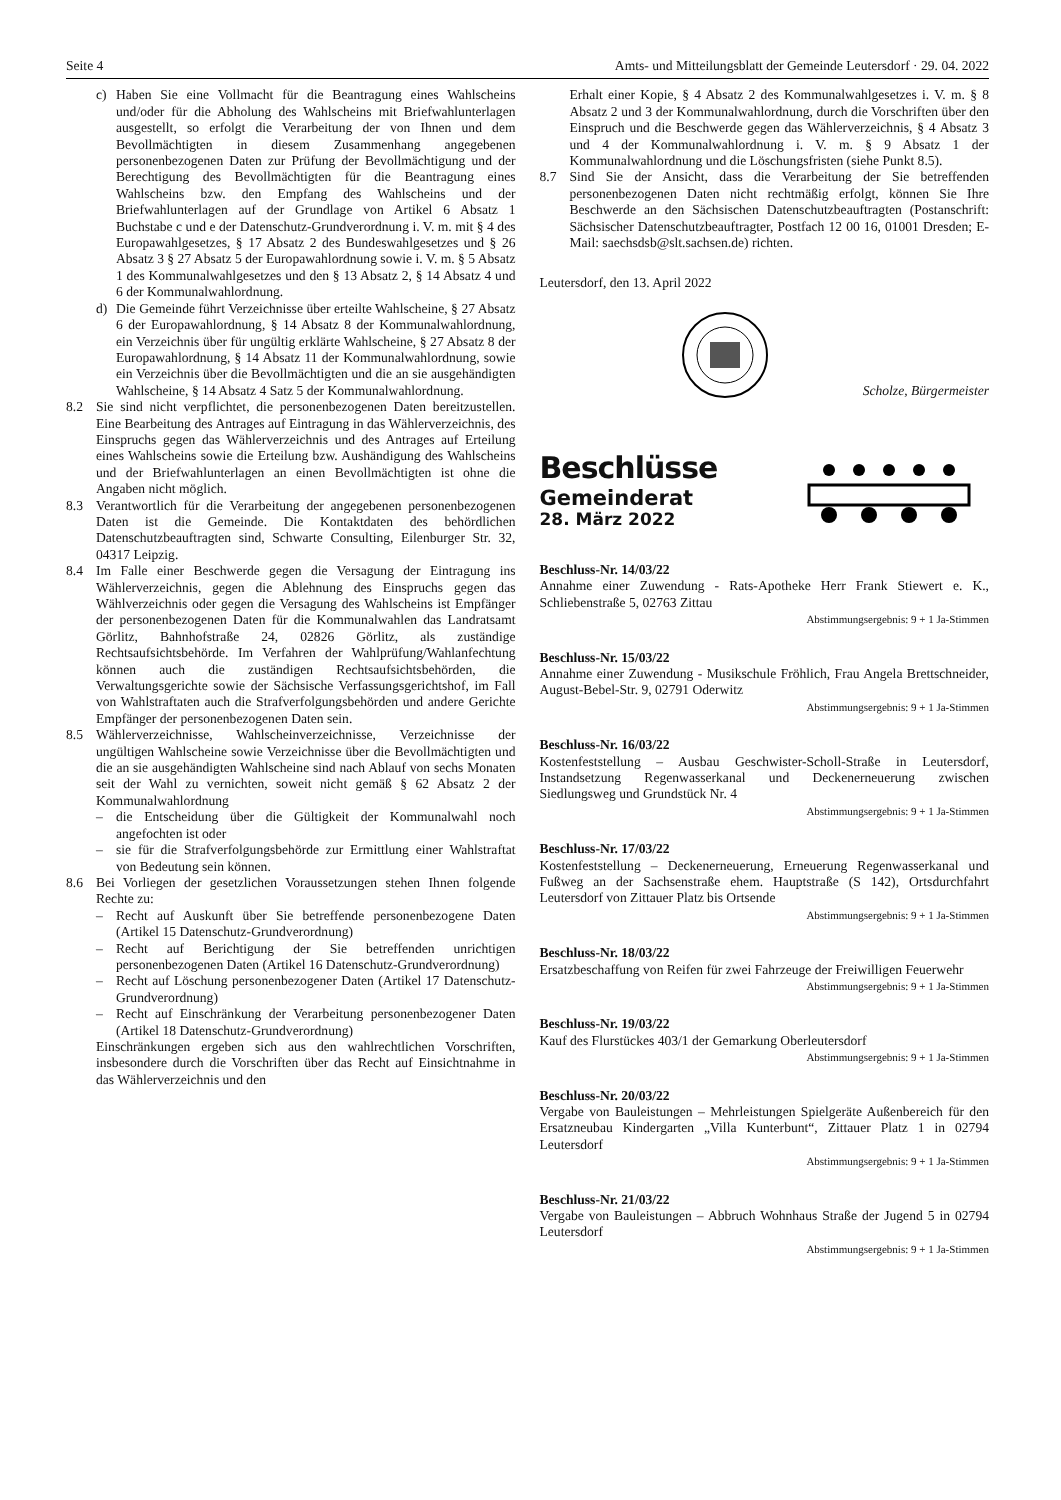Seite 4 Amts- und Mitteilungsblatt der Gemeinde Leutersdorf · 29. 04. 2022
c) Haben Sie eine Vollmacht für die Beantragung eines Wahlscheins und/oder für die Abholung des Wahlscheins mit Briefwahlunterlagen ausgestellt, so erfolgt die Verarbeitung der von Ihnen und dem Bevollmächtigten in diesem Zusammenhang angegebenen personenbezogenen Daten zur Prüfung der Bevollmächtigung und der Berechtigung des Bevollmächtigten für die Beantragung eines Wahlscheins bzw. den Empfang des Wahlscheins und der Briefwahlunterlagen auf der Grundlage von Artikel 6 Absatz 1 Buchstabe c und e der Datenschutz-Grundverordnung i. V. m. mit § 4 des Europawahlgesetzes, § 17 Absatz 2 des Bundeswahlgesetzes und § 26 Absatz 3 § 27 Absatz 5 der Europawahlordnung sowie i. V. m. § 5 Absatz 1 des Kommunalwahlgesetzes und den § 13 Absatz 2, § 14 Absatz 4 und 6 der Kommunalwahlordnung.
d) Die Gemeinde führt Verzeichnisse über erteilte Wahlscheine, § 27 Absatz 6 der Europawahlordnung, § 14 Absatz 8 der Kommunalwahlordnung, ein Verzeichnis über für ungültig erklärte Wahlscheine, § 27 Absatz 8 der Europawahlordnung, § 14 Absatz 11 der Kommunalwahlordnung, sowie ein Verzeichnis über die Bevollmächtigten und die an sie ausgehändigten Wahlscheine, § 14 Absatz 4 Satz 5 der Kommunalwahlordnung.
8.2 Sie sind nicht verpflichtet, die personenbezogenen Daten bereitzustellen. Eine Bearbeitung des Antrages auf Eintragung in das Wählerverzeichnis, des Einspruchs gegen das Wählerverzeichnis und des Antrages auf Erteilung eines Wahlscheins sowie die Erteilung bzw. Aushändigung des Wahlscheins und der Briefwahlunterlagen an einen Bevollmächtigten ist ohne die Angaben nicht möglich.
8.3 Verantwortlich für die Verarbeitung der angegebenen personenbezogenen Daten ist die Gemeinde. Die Kontaktdaten des behördlichen Datenschutzbeauftragten sind, Schwarte Consulting, Eilenburger Str. 32, 04317 Leipzig.
8.4 Im Falle einer Beschwerde gegen die Versagung der Eintragung ins Wählerverzeichnis, gegen die Ablehnung des Einspruchs gegen das Wählverzeichnis oder gegen die Versagung des Wahlscheins ist Empfänger der personenbezogenen Daten für die Kommunalwahlen das Landratsamt Görlitz, Bahnhofstraße 24, 02826 Görlitz, als zuständige Rechtsaufsichtsbehörde. Im Verfahren der Wahlprüfung/Wahlanfechtung können auch die zuständigen Rechtsaufsichtsbehörden, die Verwaltungsgerichte sowie der Sächsische Verfassungsgerichtshof, im Fall von Wahlstraftaten auch die Strafverfolgungsbehörden und andere Gerichte Empfänger der personenbezogenen Daten sein.
8.5 Wählerverzeichnisse, Wahlscheinverzeichnisse, Verzeichnisse der ungültigen Wahlscheine sowie Verzeichnisse über die Bevollmächtigten und die an sie ausgehändigten Wahlscheine sind nach Ablauf von sechs Monaten seit der Wahl zu vernichten, soweit nicht gemäß § 62 Absatz 2 der Kommunalwahlordnung
– die Entscheidung über die Gültigkeit der Kommunalwahl noch angefochten ist oder
– sie für die Strafverfolgungsbehörde zur Ermittlung einer Wahlstraftat von Bedeutung sein können.
8.6 Bei Vorliegen der gesetzlichen Voraussetzungen stehen Ihnen folgende Rechte zu:
– Recht auf Auskunft über Sie betreffende personenbezogene Daten (Artikel 15 Datenschutz-Grundverordnung)
– Recht auf Berichtigung der Sie betreffenden unrichtigen personenbezogenen Daten (Artikel 16 Datenschutz-Grundverordnung)
– Recht auf Löschung personenbezogener Daten (Artikel 17 Datenschutz-Grundverordnung)
– Recht auf Einschränkung der Verarbeitung personenbezogener Daten (Artikel 18 Datenschutz-Grundverordnung)
Einschränkungen ergeben sich aus den wahlrechtlichen Vorschriften, insbesondere durch die Vorschriften über das Recht auf Einsichtnahme in das Wählerverzeichnis und den
Erhalt einer Kopie, § 4 Absatz 2 des Kommunalwahlgesetzes i. V. m. § 8 Absatz 2 und 3 der Kommunalwahlordnung, durch die Vorschriften über den Einspruch und die Beschwerde gegen das Wählerverzeichnis, § 4 Absatz 3 und 4 der Kommunalwahlordnung i. V. m. § 9 Absatz 1 der Kommunalwahlordnung und die Löschungsfristen (siehe Punkt 8.5).
8.7 Sind Sie der Ansicht, dass die Verarbeitung der Sie betreffenden personenbezogenen Daten nicht rechtmäßig erfolgt, können Sie Ihre Beschwerde an den Sächsischen Datenschutzbeauftragten (Postanschrift: Sächsischer Datenschutzbeauftragter, Postfach 12 00 16, 01001 Dresden; E-Mail: saechsdsb@slt.sachsen.de) richten.
Leutersdorf, den 13. April 2022
Scholze, Bürgermeister
Beschlüsse
Gemeinderat
28. März 2022
Beschluss-Nr. 14/03/22
Annahme einer Zuwendung - Rats-Apotheke Herr Frank Stiewert e. K., Schliebenstraße 5, 02763 Zittau
Abstimmungsergebnis: 9 + 1 Ja-Stimmen
Beschluss-Nr. 15/03/22
Annahme einer Zuwendung - Musikschule Fröhlich, Frau Angela Brettschneider, August-Bebel-Str. 9, 02791 Oderwitz
Abstimmungsergebnis: 9 + 1 Ja-Stimmen
Beschluss-Nr. 16/03/22
Kostenfeststellung – Ausbau Geschwister-Scholl-Straße in Leutersdorf, Instandsetzung Regenwasserkanal und Deckenerneuerung zwischen Siedlungsweg und Grundstück Nr. 4
Abstimmungsergebnis: 9 + 1 Ja-Stimmen
Beschluss-Nr. 17/03/22
Kostenfeststellung – Deckenerneuerung, Erneuerung Regenwasserkanal und Fußweg an der Sachsenstraße ehem. Hauptstraße (S 142), Ortsdurchfahrt Leutersdorf von Zittauer Platz bis Ortsende
Abstimmungsergebnis: 9 + 1 Ja-Stimmen
Beschluss-Nr. 18/03/22
Ersatzbeschaffung von Reifen für zwei Fahrzeuge der Freiwilligen Feuerwehr
Abstimmungsergebnis: 9 + 1 Ja-Stimmen
Beschluss-Nr. 19/03/22
Kauf des Flurstückes 403/1 der Gemarkung Oberleutersdorf
Abstimmungsergebnis: 9 + 1 Ja-Stimmen
Beschluss-Nr. 20/03/22
Vergabe von Bauleistungen – Mehrleistungen Spielgeräte Außenbereich für den Ersatzneubau Kindergarten „Villa Kunterbunt“, Zittauer Platz 1 in 02794 Leutersdorf
Abstimmungsergebnis: 9 + 1 Ja-Stimmen
Beschluss-Nr. 21/03/22
Vergabe von Bauleistungen – Abbruch Wohnhaus Straße der Jugend 5 in 02794 Leutersdorf
Abstimmungsergebnis: 9 + 1 Ja-Stimmen